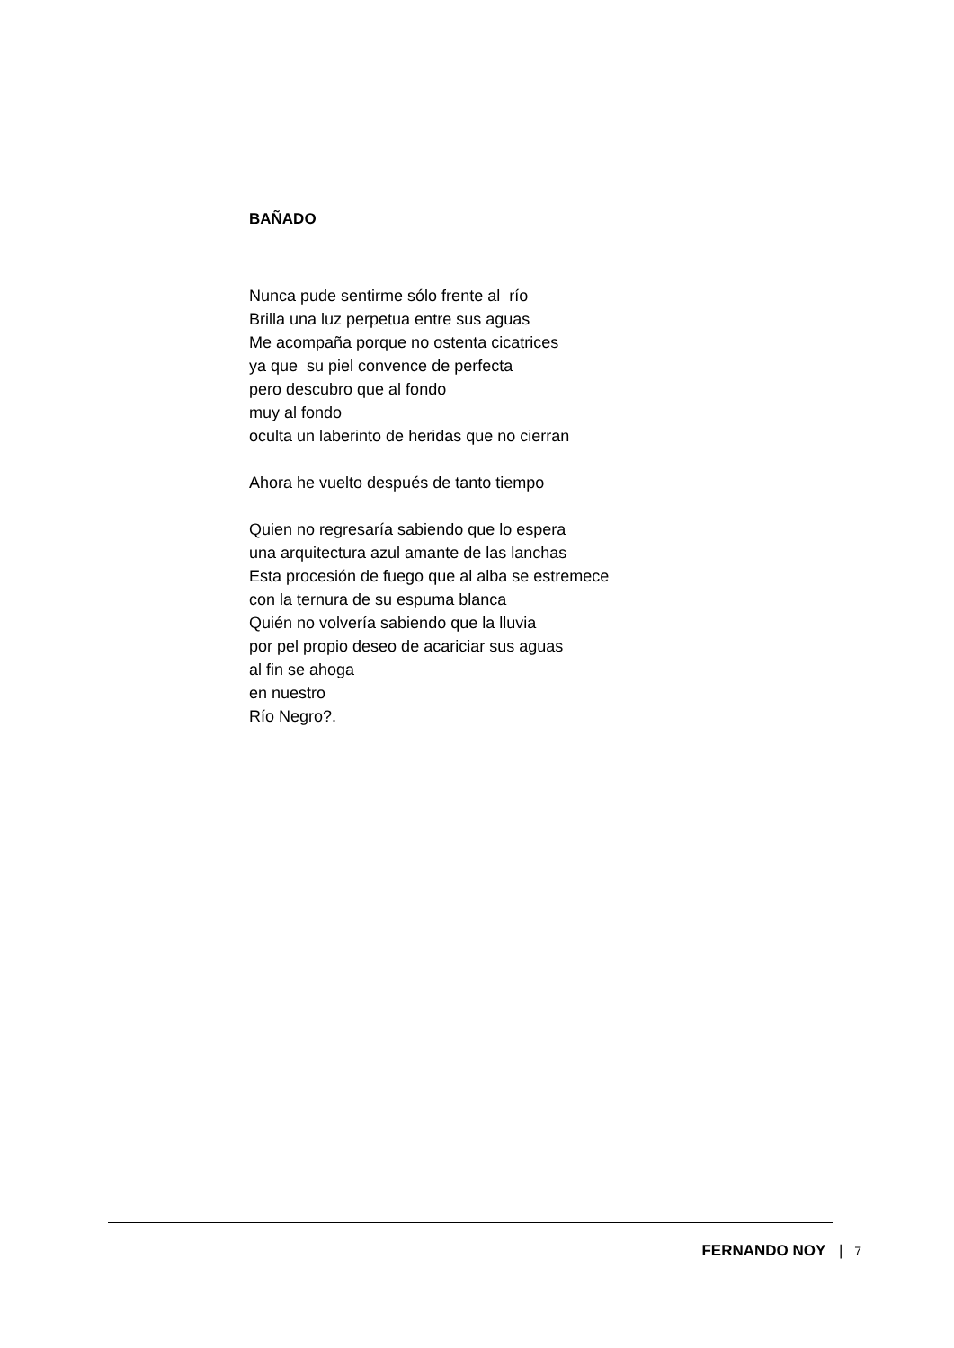BAÑADO
Nunca pude sentirme sólo frente al río
Brilla una luz perpetua entre sus aguas
Me acompaña porque no ostenta cicatrices
ya que su piel convence de perfecta
pero descubro que al fondo
muy al fondo
oculta un laberinto de heridas que no cierran
Ahora he vuelto después de tanto tiempo
Quien no regresaría sabiendo que lo espera
una arquitectura azul amante de las lanchas
Esta procesión de fuego que al alba se estremece
con la ternura de su espuma blanca
Quién no volvería sabiendo que la lluvia
por pel propio deseo de acariciar sus aguas
al fin se ahoga
en nuestro
Río Negro?.
FERNANDO NOY | 7